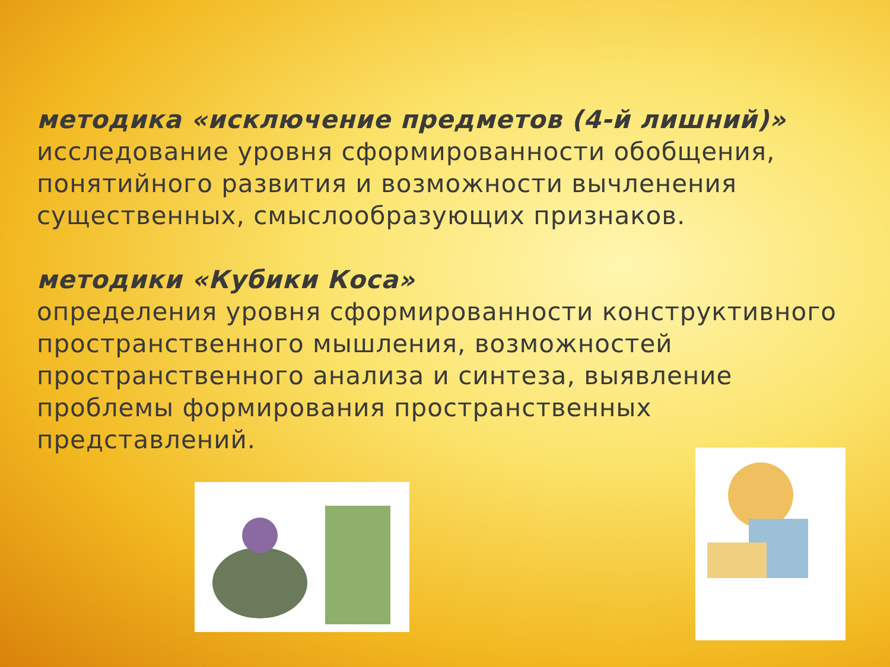методика «исключение предметов (4-й лишний)»
исследование уровня сформированности обобщения, понятийного развития и возможности вычленения существенных, смыслообразующих признаков.
методики «Кубики Коса»
определения уровня сформированности конструктивного пространственного мышления, возможностей пространственного анализа и синтеза, выявление проблемы формирования пространственных представлений.